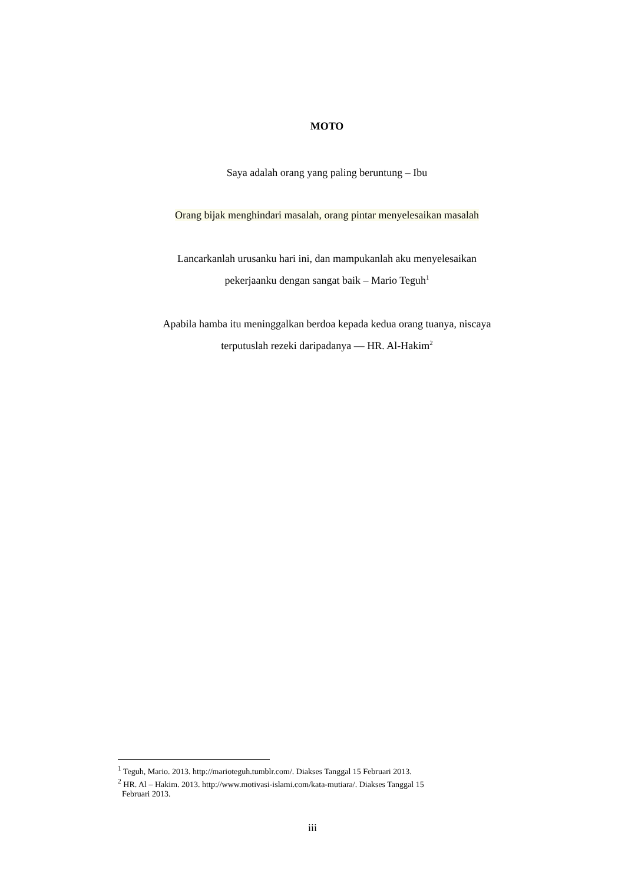MOTO
Saya adalah orang yang paling beruntung – Ibu
Orang bijak menghindari masalah, orang pintar menyelesaikan masalah
Lancarkanlah urusanku hari ini, dan mampukanlah aku menyelesaikan
pekerjaanku dengan sangat baik – Mario Teguh<sup>1</sup>
Apabila hamba itu meninggalkan berdoa kepada kedua orang tuanya, niscaya
terputuslah rezeki daripadanya — HR. Al-Hakim<sup>2</sup>
<sup>1</sup> Teguh, Mario. 2013. http://marioteguh.tumblr.com/. Diakses Tanggal 15 Februari 2013.
<sup>2</sup> HR. Al – Hakim. 2013. http://www.motivasi-islami.com/kata-mutiara/. Diakses Tanggal 15
Februari 2013.
iii